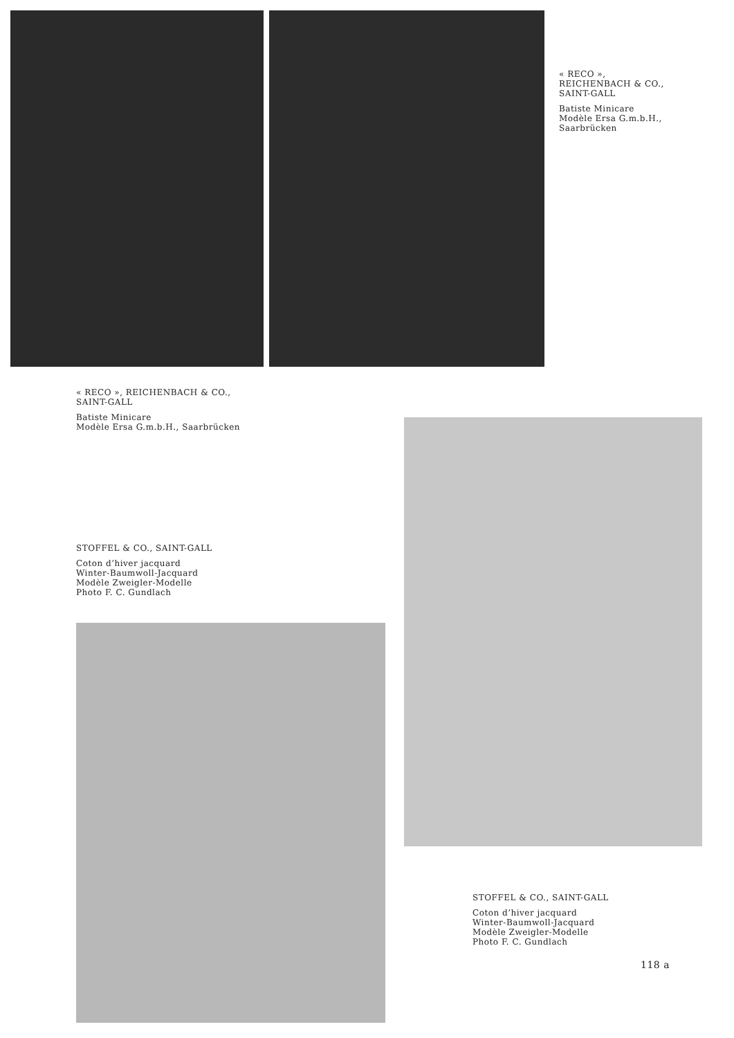« RECO »,
REICHENBACH & CO.,
SAINT-GALL
Batiste Minicare
Modèle Ersa G.m.b.H.,
Saarbrücken
« RECO », REICHENBACH & CO.,
SAINT-GALL
Batiste Minicare
Modèle Ersa G.m.b.H., Saarbrücken
STOFFEL & CO., SAINT-GALL
Coton d’hiver jacquard
Winter-Baumwoll-Jacquard
Modèle Zweigler-Modelle
Photo F. C. Gundlach
STOFFEL & CO., SAINT-GALL
Coton d’hiver jacquard
Winter-Baumwoll-Jacquard
Modèle Zweigler-Modelle
Photo F. C. Gundlach
118 a